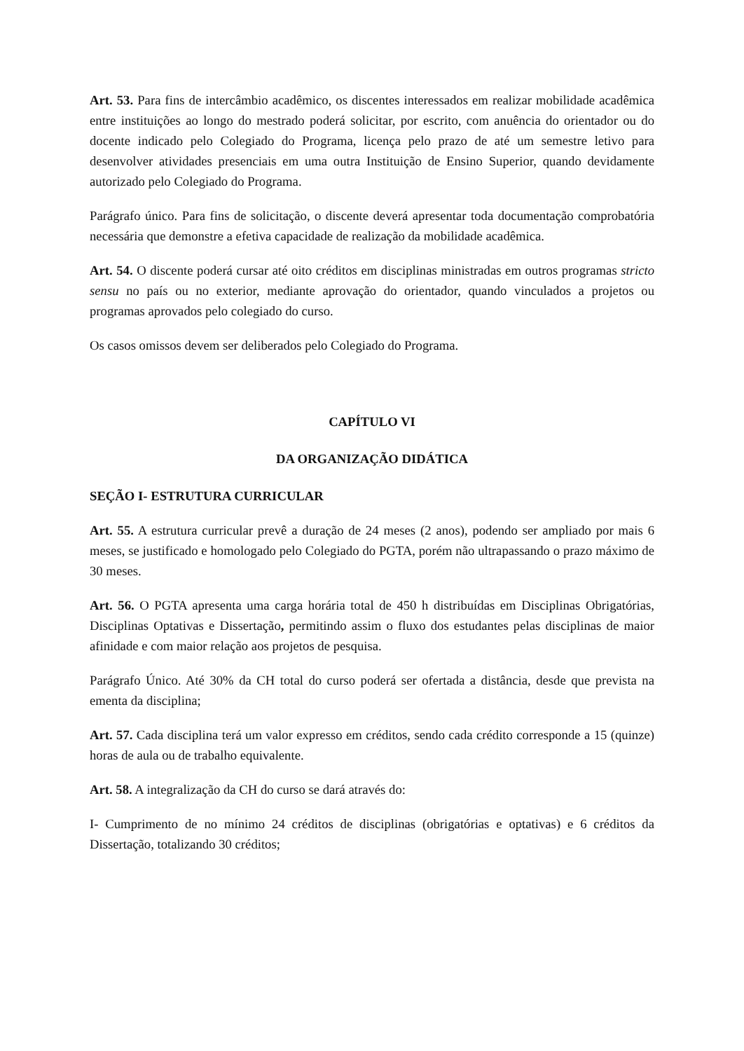Art. 53. Para fins de intercâmbio acadêmico, os discentes interessados em realizar mobilidade acadêmica entre instituições ao longo do mestrado poderá solicitar, por escrito, com anuência do orientador ou do docente indicado pelo Colegiado do Programa, licença pelo prazo de até um semestre letivo para desenvolver atividades presenciais em uma outra Instituição de Ensino Superior, quando devidamente autorizado pelo Colegiado do Programa.
Parágrafo único. Para fins de solicitação, o discente deverá apresentar toda documentação comprobatória necessária que demonstre a efetiva capacidade de realização da mobilidade acadêmica.
Art. 54. O discente poderá cursar até oito créditos em disciplinas ministradas em outros programas stricto sensu no país ou no exterior, mediante aprovação do orientador, quando vinculados a projetos ou programas aprovados pelo colegiado do curso.
Os casos omissos devem ser deliberados pelo Colegiado do Programa.
CAPÍTULO VI
DA ORGANIZAÇÃO DIDÁTICA
SEÇÃO I- ESTRUTURA CURRICULAR
Art. 55. A estrutura curricular prevê a duração de 24 meses (2 anos), podendo ser ampliado por mais 6 meses, se justificado e homologado pelo Colegiado do PGTA, porém não ultrapassando o prazo máximo de 30 meses.
Art. 56. O PGTA apresenta uma carga horária total de 450 h distribuídas em Disciplinas Obrigatórias, Disciplinas Optativas e Dissertação, permitindo assim o fluxo dos estudantes pelas disciplinas de maior afinidade e com maior relação aos projetos de pesquisa.
Parágrafo Único. Até 30% da CH total do curso poderá ser ofertada a distância, desde que prevista na ementa da disciplina;
Art. 57. Cada disciplina terá um valor expresso em créditos, sendo cada crédito corresponde a 15 (quinze) horas de aula ou de trabalho equivalente.
Art. 58. A integralização da CH do curso se dará através do:
I- Cumprimento de no mínimo 24 créditos de disciplinas (obrigatórias e optativas) e 6 créditos da Dissertação, totalizando 30 créditos;